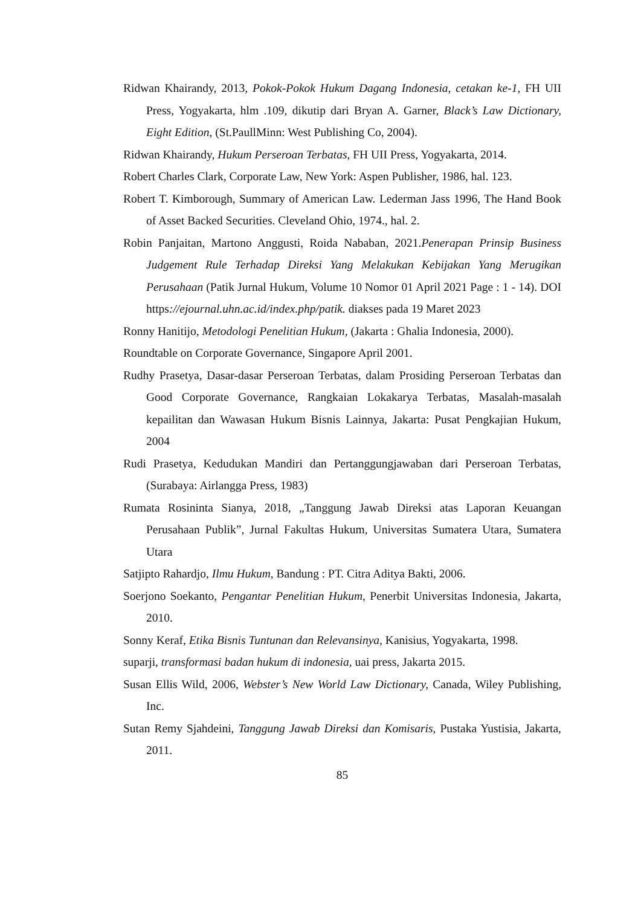Ridwan Khairandy, 2013, Pokok-Pokok Hukum Dagang Indonesia, cetakan ke-1, FH UII Press, Yogyakarta, hlm .109, dikutip dari Bryan A. Garner, Black’s Law Dictionary, Eight Edition, (St.PaullMinn: West Publishing Co, 2004).
Ridwan Khairandy, Hukum Perseroan Terbatas, FH UII Press, Yogyakarta, 2014.
Robert Charles Clark, Corporate Law, New York: Aspen Publisher, 1986, hal. 123.
Robert T. Kimborough, Summary of American Law. Lederman Jass 1996, The Hand Book of Asset Backed Securities. Cleveland Ohio, 1974., hal. 2.
Robin Panjaitan, Martono Anggusti, Roida Nababan, 2021.Penerapan Prinsip Business Judgement Rule Terhadap Direksi Yang Melakukan Kebijakan Yang Merugikan Perusahaan (Patik Jurnal Hukum, Volume 10 Nomor 01 April 2021 Page : 1 - 14). DOI https://ejournal.uhn.ac.id/index.php/patik. diakses pada 19 Maret 2023
Ronny Hanitijo, Metodologi Penelitian Hukum, (Jakarta : Ghalia Indonesia, 2000).
Roundtable on Corporate Governance, Singapore April 2001.
Rudhy Prasetya, Dasar-dasar Perseroan Terbatas, dalam Prosiding Perseroan Terbatas dan Good Corporate Governance, Rangkaian Lokakarya Terbatas, Masalah-masalah kepailitan dan Wawasan Hukum Bisnis Lainnya, Jakarta: Pusat Pengkajian Hukum, 2004
Rudi Prasetya, Kedudukan Mandiri dan Pertanggungjawaban dari Perseroan Terbatas, (Surabaya: Airlangga Press, 1983)
Rumata Rosininta Sianya, 2018, „Tanggung Jawab Direksi atas Laporan Keuangan Perusahaan Publik”, Jurnal Fakultas Hukum, Universitas Sumatera Utara, Sumatera Utara
Satjipto Rahardjo, Ilmu Hukum, Bandung : PT. Citra Aditya Bakti, 2006.
Soerjono Soekanto, Pengantar Penelitian Hukum, Penerbit Universitas Indonesia, Jakarta, 2010.
Sonny Keraf, Etika Bisnis Tuntunan dan Relevansinya, Kanisius, Yogyakarta, 1998.
suparji, transformasi badan hukum di indonesia, uai press, Jakarta 2015.
Susan Ellis Wild, 2006, Webster’s New World Law Dictionary, Canada, Wiley Publishing, Inc.
Sutan Remy Sjahdeini, Tanggung Jawab Direksi dan Komisaris, Pustaka Yustisia, Jakarta, 2011.
85